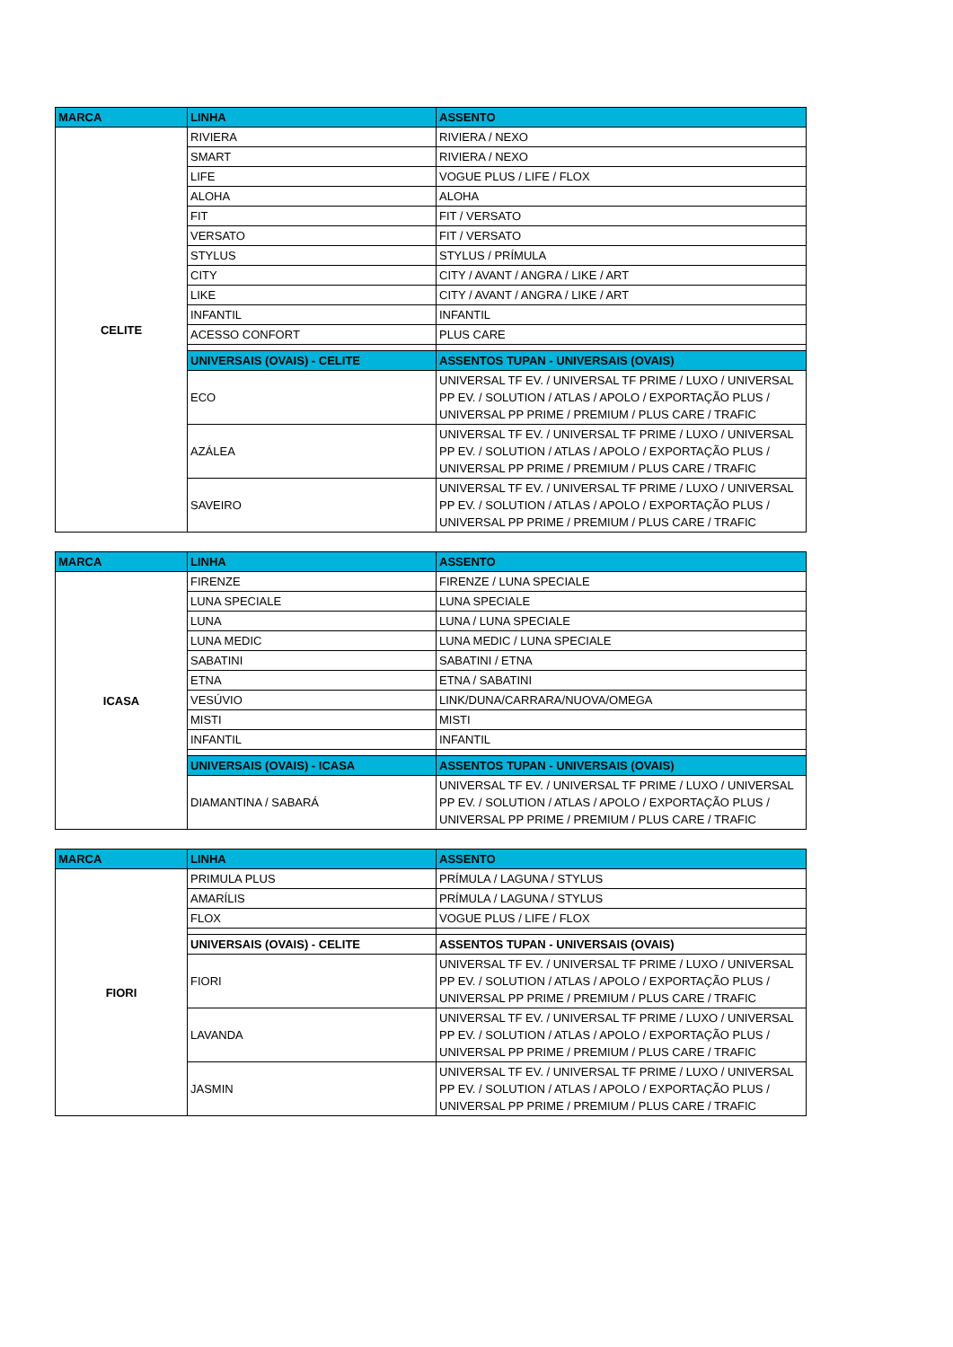| MARCA | LINHA | ASSENTO |
| --- | --- | --- |
| CELITE | RIVIERA | RIVIERA / NEXO |
| | SMART | RIVIERA / NEXO |
| | LIFE | VOGUE PLUS / LIFE / FLOX |
| | ALOHA | ALOHA |
| | FIT | FIT / VERSATO |
| | VERSATO | FIT / VERSATO |
| | STYLUS | STYLUS / PRÍMULA |
| | CITY | CITY / AVANT / ANGRA / LIKE / ART |
| | LIKE | CITY / AVANT / ANGRA / LIKE / ART |
| | INFANTIL | INFANTIL |
| | ACESSO CONFORT | PLUS CARE |
| | UNIVERSAIS (OVAIS) - CELITE | ASSENTOS TUPAN - UNIVERSAIS (OVAIS) |
| | ECO | UNIVERSAL TF EV. / UNIVERSAL TF PRIME / LUXO / UNIVERSAL PP EV. / SOLUTION / ATLAS / APOLO / EXPORTAÇÃO PLUS / UNIVERSAL PP PRIME / PREMIUM / PLUS CARE / TRAFIC |
| | AZÁLEA | UNIVERSAL TF EV. / UNIVERSAL TF PRIME / LUXO / UNIVERSAL PP EV. / SOLUTION / ATLAS / APOLO / EXPORTAÇÃO PLUS / UNIVERSAL PP PRIME / PREMIUM / PLUS CARE / TRAFIC |
| | SAVEIRO | UNIVERSAL TF EV. / UNIVERSAL TF PRIME / LUXO / UNIVERSAL PP EV. / SOLUTION / ATLAS / APOLO / EXPORTAÇÃO PLUS / UNIVERSAL PP PRIME / PREMIUM / PLUS CARE / TRAFIC |
| MARCA | LINHA | ASSENTO |
| --- | --- | --- |
| ICASA | FIRENZE | FIRENZE / LUNA SPECIALE |
| | LUNA SPECIALE | LUNA SPECIALE |
| | LUNA | LUNA / LUNA SPECIALE |
| | LUNA MEDIC | LUNA MEDIC / LUNA SPECIALE |
| | SABATINI | SABATINI / ETNA |
| | ETNA | ETNA / SABATINI |
| | VESÚVIO | LINK/DUNA/CARRARA/NUOVA/OMEGA |
| | MISTI | MISTI |
| | INFANTIL | INFANTIL |
| | UNIVERSAIS (OVAIS) - ICASA | ASSENTOS TUPAN - UNIVERSAIS (OVAIS) |
| | DIAMANTINA / SABARÁ | UNIVERSAL TF EV. / UNIVERSAL TF PRIME / LUXO / UNIVERSAL PP EV. / SOLUTION / ATLAS / APOLO / EXPORTAÇÃO PLUS / UNIVERSAL PP PRIME / PREMIUM / PLUS CARE / TRAFIC |
| MARCA | LINHA | ASSENTO |
| --- | --- | --- |
| FIORI | PRIMULA PLUS | PRÍMULA / LAGUNA / STYLUS |
| | AMARÍLIS | PRÍMULA / LAGUNA / STYLUS |
| | FLOX | VOGUE PLUS / LIFE / FLOX |
| | UNIVERSAIS (OVAIS) - CELITE | ASSENTOS TUPAN - UNIVERSAIS (OVAIS) |
| | FIORI | UNIVERSAL TF EV. / UNIVERSAL TF PRIME / LUXO / UNIVERSAL PP EV. / SOLUTION / ATLAS / APOLO / EXPORTAÇÃO PLUS / UNIVERSAL PP PRIME / PREMIUM / PLUS CARE / TRAFIC |
| | LAVANDA | UNIVERSAL TF EV. / UNIVERSAL TF PRIME / LUXO / UNIVERSAL PP EV. / SOLUTION / ATLAS / APOLO / EXPORTAÇÃO PLUS / UNIVERSAL PP PRIME / PREMIUM / PLUS CARE / TRAFIC |
| | JASMIN | UNIVERSAL TF EV. / UNIVERSAL TF PRIME / LUXO / UNIVERSAL PP EV. / SOLUTION / ATLAS / APOLO / EXPORTAÇÃO PLUS / UNIVERSAL PP PRIME / PREMIUM / PLUS CARE / TRAFIC |